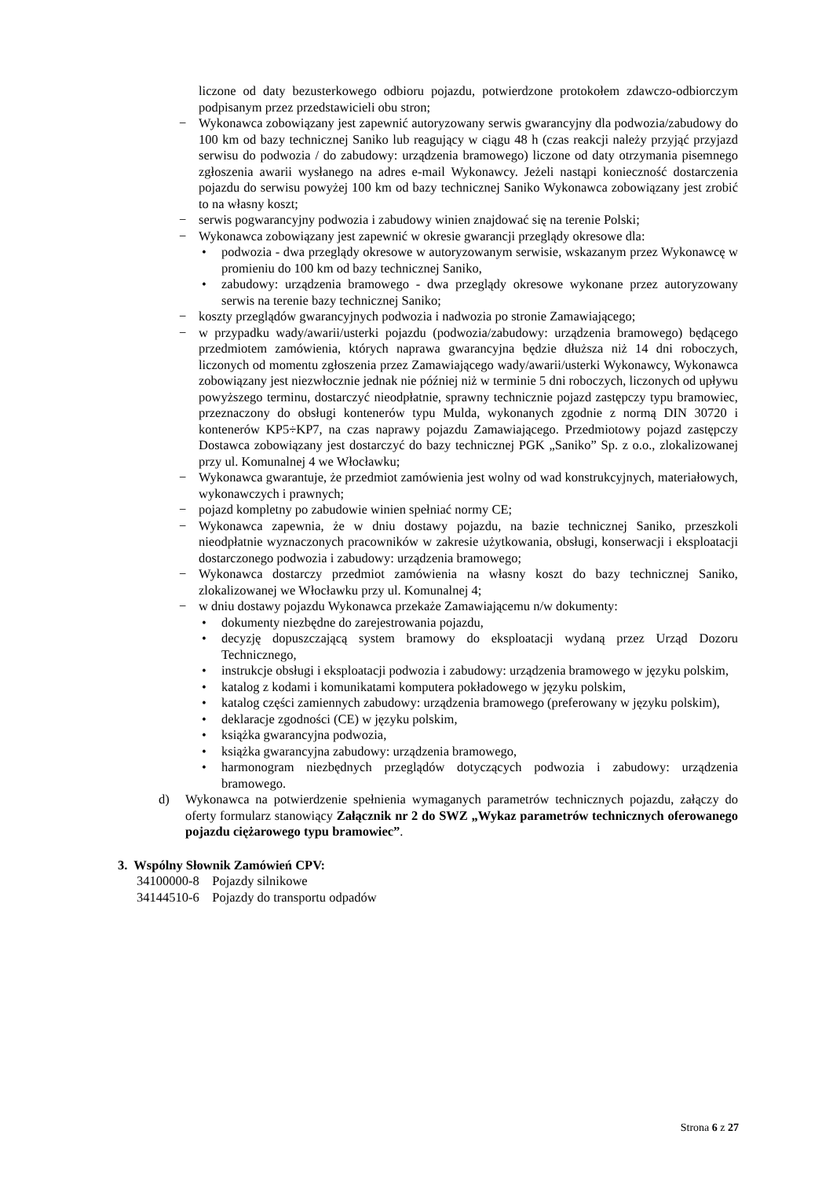liczone od daty bezusterkowego odbioru pojazdu, potwierdzone protokołem zdawczo-odbiorczym podpisanym przez przedstawicieli obu stron;
− Wykonawca zobowiązany jest zapewnić autoryzowany serwis gwarancyjny dla podwozia/zabudowy do 100 km od bazy technicznej Saniko lub reagujący w ciągu 48 h (czas reakcji należy przyjąć przyjazd serwisu do podwozia / do zabudowy: urządzenia bramowego) liczone od daty otrzymania pisemnego zgłoszenia awarii wysłanego na adres e-mail Wykonawcy. Jeżeli nastąpi konieczność dostarczenia pojazdu do serwisu powyżej 100 km od bazy technicznej Saniko Wykonawca zobowiązany jest zrobić to na własny koszt;
− serwis pogwarancyjny podwozia i zabudowy winien znajdować się na terenie Polski;
− Wykonawca zobowiązany jest zapewnić w okresie gwarancji przeglądy okresowe dla:
• podwozia - dwa przeglądy okresowe w autoryzowanym serwisie, wskazanym przez Wykonawcę w promieniu do 100 km od bazy technicznej Saniko,
• zabudowy: urządzenia bramowego - dwa przeglądy okresowe wykonane przez autoryzowany serwis na terenie bazy technicznej Saniko;
− koszty przeglądów gwarancyjnych podwozia i nadwozia po stronie Zamawiającego;
− w przypadku wady/awarii/usterki pojazdu (podwozia/zabudowy: urządzenia bramowego) będącego przedmiotem zamówienia, których naprawa gwarancyjna będzie dłuższa niż 14 dni roboczych, liczonych od momentu zgłoszenia przez Zamawiającego wady/awarii/usterki Wykonawcy, Wykonawca zobowiązany jest niezwłocznie jednak nie później niż w terminie 5 dni roboczych, liczonych od upływu powyższego terminu, dostarczyć nieodpłatnie, sprawny technicznie pojazd zastępczy typu bramowiec, przeznaczony do obsługi kontenerów typu Mulda, wykonanych zgodnie z normą DIN 30720 i kontenerów KP5÷KP7, na czas naprawy pojazdu Zamawiającego. Przedmiotowy pojazd zastępczy Dostawca zobowiązany jest dostarczyć do bazy technicznej PGK „Saniko” Sp. z o.o., zlokalizowanej przy ul. Komunalnej 4 we Włocławku;
− Wykonawca gwarantuje, że przedmiot zamówienia jest wolny od wad konstrukcyjnych, materiałowych, wykonawczych i prawnych;
− pojazd kompletny po zabudowie winien spełniać normy CE;
− Wykonawca zapewnia, że w dniu dostawy pojazdu, na bazie technicznej Saniko, przeszkoli nieodpłatnie wyznaczonych pracowników w zakresie użytkowania, obsługi, konserwacji i eksploatacji dostarczonego podwozia i zabudowy: urządzenia bramowego;
− Wykonawca dostarczy przedmiot zamówienia na własny koszt do bazy technicznej Saniko, zlokalizowanej we Włocławku przy ul. Komunalnej 4;
− w dniu dostawy pojazdu Wykonawca przekaże Zamawiającemu n/w dokumenty:
• dokumenty niezbędne do zarejestrowania pojazdu,
• decyzję dopuszczającą system bramowy do eksploatacji wydaną przez Urząd Dozoru Technicznego,
• instrukcje obsługi i eksploatacji podwozia i zabudowy: urządzenia bramowego w języku polskim,
• katalog z kodami i komunikatami komputera pokładowego w języku polskim,
• katalog części zamiennych zabudowy: urządzenia bramowego (preferowany w języku polskim),
• deklaracje zgodności (CE) w języku polskim,
• książka gwarancyjna podwozia,
• książka gwarancyjna zabudowy: urządzenia bramowego,
• harmonogram niezbędnych przeglądów dotyczących podwozia i zabudowy: urządzenia bramowego.
d) Wykonawca na potwierdzenie spełnienia wymaganych parametrów technicznych pojazdu, załączy do oferty formularz stanowiący Załącznik nr 2 do SWZ „Wykaz parametrów technicznych oferowanego pojazdu ciężarowego typu bramowiec”.
3. Wspólny Słownik Zamówień CPV:
34100000-8 Pojazdy silnikowe
34144510-6 Pojazdy do transportu odpadów
Strona 6 z 27